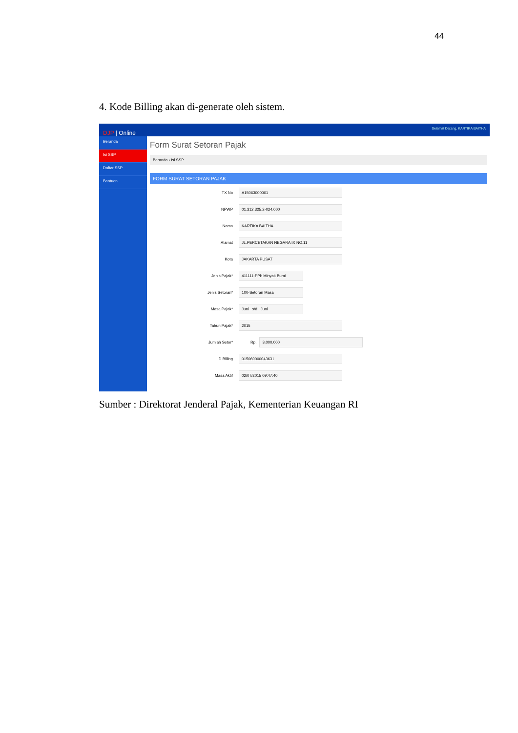44
4. Kode Billing akan di-generate oleh sistem.
DJP | Online Selamat Datang, KARTIKA BAITHA
Beranda
Isi SSP
Daftar SSP
Bantuan
Form Surat Setoran Pajak
Beranda › Isi SSP
FORM SURAT SETORAN PAJAK
TX No
A15063000001
NPWP
01.312.325.2-024.000
Nama
KARTIKA BAITHA
Alamat
JL.PERCETAKAN NEGARA IX NO.11
Kota
JAKARTA PUSAT
Jenis Pajak*
411111-PPh Minyak Bumi
Jenis Setoran*
100-Setoran Masa
Masa Pajak*
Juni s/d Juni
Tahun Pajak*
2015
Jumlah Setor* Rp.
3.000.000
ID Billing
015060000043631
Masa Aktif
02/07/2015 09:47:40
Sumber : Direktorat Jenderal Pajak, Kementerian Keuangan RI